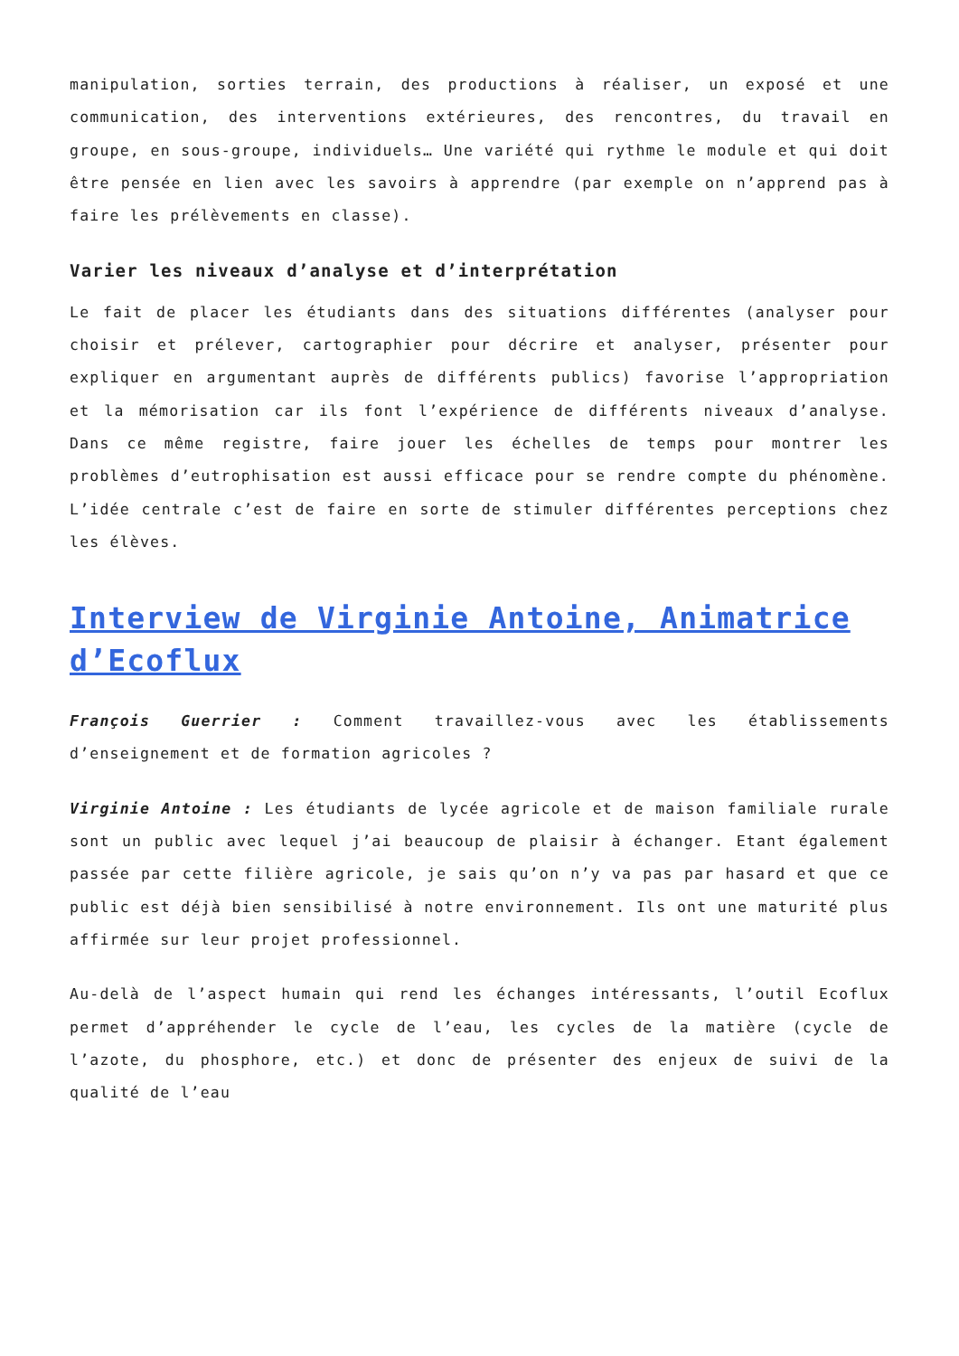manipulation, sorties terrain, des productions à réaliser, un exposé et une communication, des interventions extérieures, des rencontres, du travail en groupe, en sous-groupe, individuels… Une variété qui rythme le module et qui doit être pensée en lien avec les savoirs à apprendre (par exemple on n’apprend pas à faire les prélèvements en classe).
Varier les niveaux d’analyse et d’interprétation
Le fait de placer les étudiants dans des situations différentes (analyser pour choisir et prélever, cartographier pour décrire et analyser, présenter pour expliquer en argumentant auprès de différents publics) favorise l’appropriation et la mémorisation car ils font l’expérience de différents niveaux d’analyse. Dans ce même registre, faire jouer les échelles de temps pour montrer les problèmes d’eutrophisation est aussi efficace pour se rendre compte du phénomène. L’idée centrale c’est de faire en sorte de stimuler différentes perceptions chez les élèves.
Interview de Virginie Antoine, Animatrice d’Ecoflux
François Guerrier : Comment travaillez-vous avec les établissements d’enseignement et de formation agricoles ?
Virginie Antoine : Les étudiants de lycée agricole et de maison familiale rurale sont un public avec lequel j’ai beaucoup de plaisir à échanger. Etant également passée par cette filière agricole, je sais qu’on n’y va pas par hasard et que ce public est déjà bien sensibilisé à notre environnement. Ils ont une maturité plus affirmée sur leur projet professionnel.
Au-delà de l’aspect humain qui rend les échanges intéressants, l’outil Ecoflux permet d’appréhender le cycle de l’eau, les cycles de la matière (cycle de l’azote, du phosphore, etc.) et donc de présenter des enjeux de suivi de la qualité de l’eau